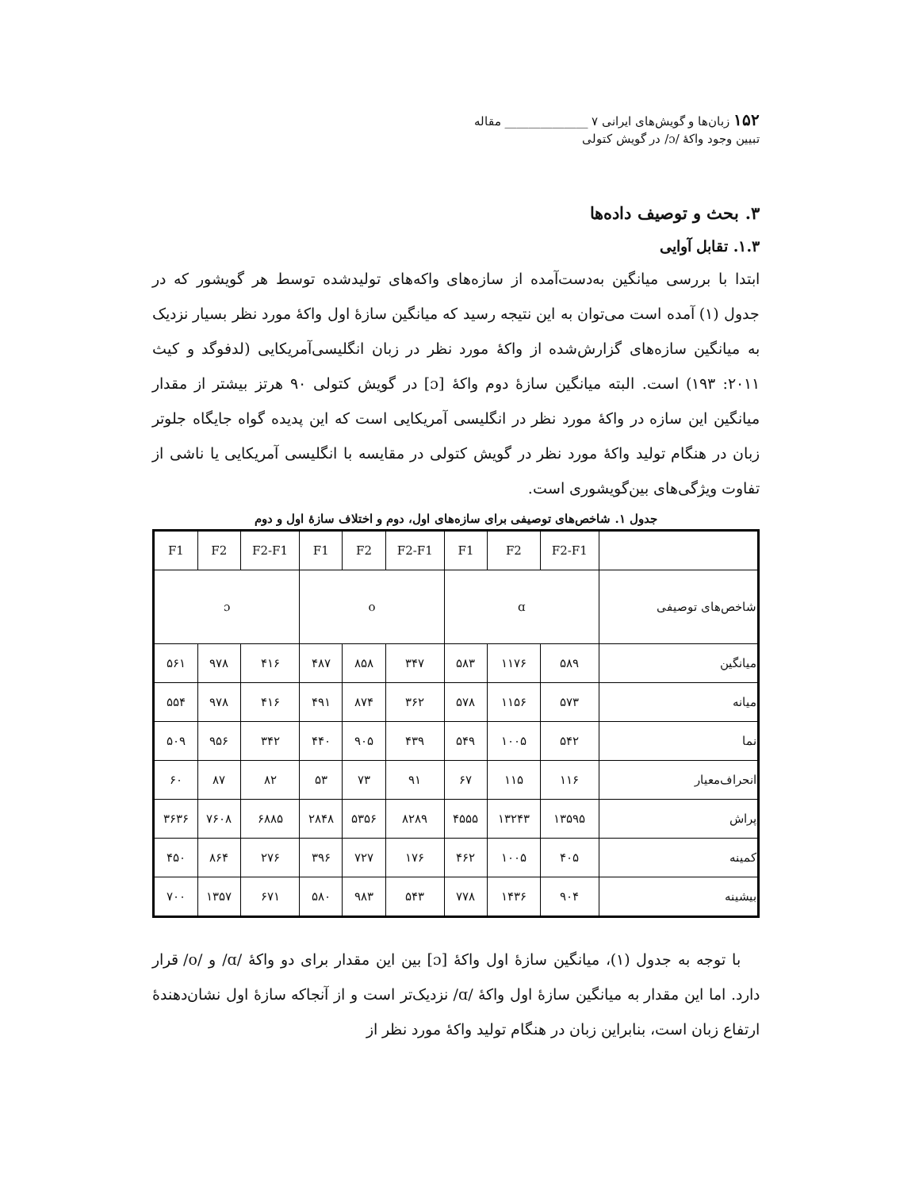۱۵۲ زبان‌ها و گویش‌های ایرانی ۷ ______________ مقاله
تبیین وجود واکهٔ /ɔ/ در گویش کتولی
۳. بحث و توصیف داده‌ها
۱.۳. تقابل آوایی
ابتدا با بررسی میانگین به‌دست‌آمده از سازه‌های واکه‌های تولیدشده توسط هر گویشور که در جدول (۱) آمده است می‌توان به این نتیجه رسید که میانگین سازهٔ اول واکهٔ مورد نظر بسیار نزدیک به میانگین سازه‌های گزارش‌شده از واکهٔ مورد نظر در زبان انگلیسی‌آمریکایی (لدفوگد و کیث ۲۰۱۱: ۱۹۳) است. البته میانگین سازهٔ دوم واکهٔ [ɔ] در گویش کتولی ۹۰ هرتز بیشتر از مقدار میانگین این سازه در واکهٔ مورد نظر در انگلیسی آمریکایی است که این پدیده گواه جایگاه جلوتر زبان در هنگام تولید واکهٔ مورد نظر در گویش کتولی در مقایسه با انگلیسی آمریکایی یا ناشی از تفاوت ویژگی‌های بین‌گویشوری است.
جدول ۱. شاخص‌های توصیفی برای سازه‌های اول، دوم و اختلاف سازهٔ اول و دوم
| F1 | F2 | F2-F1 | F1 | F2 | F2-F1 | F1 | F2 | F2-F1 | |
| ɔ | | | o | | | ɑ | | | شاخص‌های توصیفی |
| ۵۶۱ | ۹۷۸ | ۴۱۶ | ۴۸۷ | ۸۵۸ | ۳۴۷ | ۵۸۳ | ۱۱۷۶ | ۵۸۹ | میانگین |
| ۵۵۴ | ۹۷۸ | ۴۱۶ | ۴۹۱ | ۸۷۴ | ۳۶۲ | ۵۷۸ | ۱۱۵۶ | ۵۷۳ | میانه |
| ۵۰۹ | ۹۵۶ | ۳۴۲ | ۴۴۰ | ۹۰۵ | ۴۳۹ | ۵۴۹ | ۱۰۰۵ | ۵۴۲ | نما |
| ۶۰ | ۸۷ | ۸۲ | ۵۳ | ۷۳ | ۹۱ | ۶۷ | ۱۱۵ | ۱۱۶ | انحراف‌معیار |
| ۳۶۳۶ | ۷۶۰۸ | ۶۸۸۵ | ۲۸۴۸ | ۵۳۵۶ | ۸۲۸۹ | ۴۵۵۵ | ۱۳۲۴۳ | ۱۳۵۹۵ | پراش |
| ۴۵۰ | ۸۶۴ | ۲۷۶ | ۳۹۶ | ۷۲۷ | ۱۷۶ | ۴۶۲ | ۱۰۰۵ | ۴۰۵ | کمینه |
| ۷۰۰ | ۱۳۵۷ | ۶۷۱ | ۵۸۰ | ۹۸۳ | ۵۴۳ | ۷۷۸ | ۱۴۳۶ | ۹۰۴ | بیشینه |
با توجه به جدول (۱)، میانگین سازهٔ اول واکهٔ [ɔ] بین این مقدار برای دو واکهٔ /ɑ/ و /o/ قرار دارد. اما این مقدار به میانگین سازهٔ اول واکهٔ /ɑ/ نزدیک‌تر است و از آنجاکه سازهٔ اول نشان‌دهندهٔ ارتفاع زبان است، بنابراین زبان در هنگام تولید واکهٔ مورد نظر از